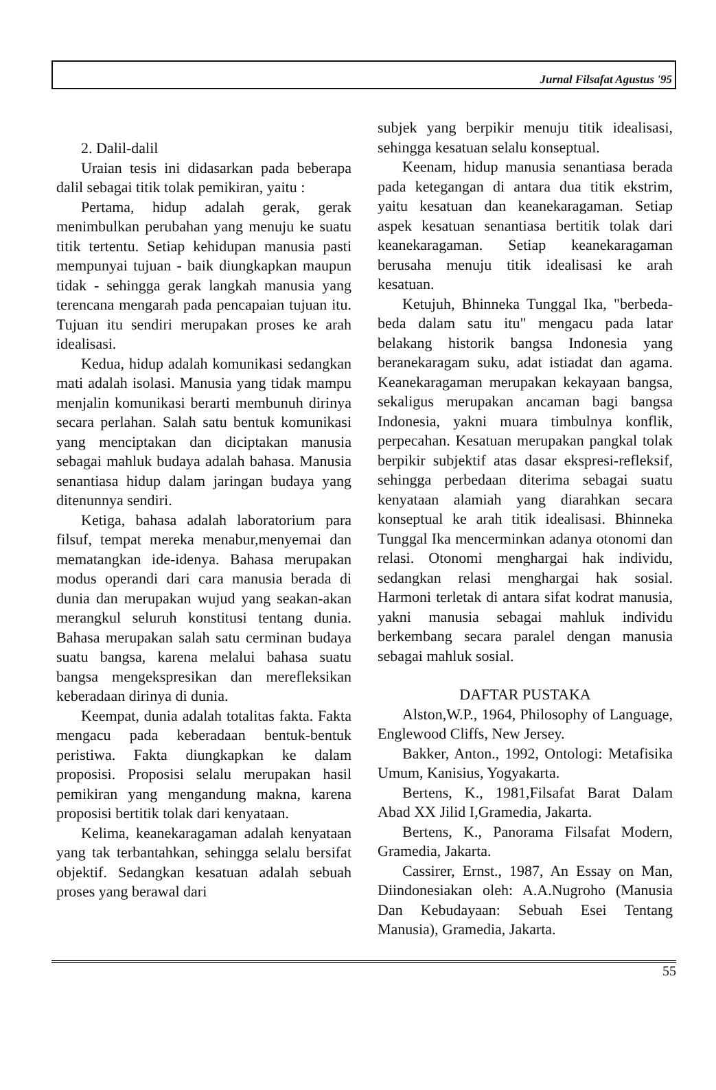Jurnal Filsafat Agustus '95
2. Dalil-dalil
Uraian tesis ini didasarkan pada beberapa dalil sebagai titik tolak pemikiran, yaitu :
Pertama, hidup adalah gerak, gerak menimbulkan perubahan yang menuju ke suatu titik tertentu. Setiap kehidupan manusia pasti mempunyai tujuan - baik diungkapkan maupun tidak - sehingga gerak langkah manusia yang terencana mengarah pada pencapaian tujuan itu. Tujuan itu sendiri merupakan proses ke arah idealisasi.
Kedua, hidup adalah komunikasi sedangkan mati adalah isolasi. Manusia yang tidak mampu menjalin komunikasi berarti membunuh dirinya secara perlahan. Salah satu bentuk komunikasi yang menciptakan dan diciptakan manusia sebagai mahluk budaya adalah bahasa. Manusia senantiasa hidup dalam jaringan budaya yang ditenunnya sendiri.
Ketiga, bahasa adalah laboratorium para filsuf, tempat mereka menabur,menyemai dan mematangkan ide-idenya. Bahasa merupakan modus operandi dari cara manusia berada di dunia dan merupakan wujud yang seakan-akan merangkul seluruh konstitusi tentang dunia. Bahasa merupakan salah satu cerminan budaya suatu bangsa, karena melalui bahasa suatu bangsa mengekspresikan dan merefleksikan keberadaan dirinya di dunia.
Keempat, dunia adalah totalitas fakta. Fakta mengacu pada keberadaan bentuk-bentuk peristiwa. Fakta diungkapkan ke dalam proposisi. Proposisi selalu merupakan hasil pemikiran yang mengandung makna, karena proposisi bertitik tolak dari kenyataan.
Kelima, keanekaragaman adalah kenyataan yang tak terbantahkan, sehingga selalu bersifat objektif. Sedangkan kesatuan adalah sebuah proses yang berawal dari
subjek yang berpikir menuju titik idealisasi, sehingga kesatuan selalu konseptual.
Keenam, hidup manusia senantiasa berada pada ketegangan di antara dua titik ekstrim, yaitu kesatuan dan keanekaragaman. Setiap aspek kesatuan senantiasa bertitik tolak dari keanekaragaman. Setiap keanekaragaman berusaha menuju titik idealisasi ke arah kesatuan.
Ketujuh, Bhinneka Tunggal Ika, "berbeda-beda dalam satu itu" mengacu pada latar belakang historik bangsa Indonesia yang beranekaragam suku, adat istiadat dan agama. Keanekaragaman merupakan kekayaan bangsa, sekaligus merupakan ancaman bagi bangsa Indonesia, yakni muara timbulnya konflik, perpecahan. Kesatuan merupakan pangkal tolak berpikir subjektif atas dasar ekspresi-refleksif, sehingga perbedaan diterima sebagai suatu kenyataan alamiah yang diarahkan secara konseptual ke arah titik idealisasi. Bhinneka Tunggal Ika mencerminkan adanya otonomi dan relasi. Otonomi menghargai hak individu, sedangkan relasi menghargai hak sosial. Harmoni terletak di antara sifat kodrat manusia, yakni manusia sebagai mahluk individu berkembang secara paralel dengan manusia sebagai mahluk sosial.
DAFTAR PUSTAKA
Alston,W.P., 1964, Philosophy of Language, Englewood Cliffs, New Jersey.
Bakker, Anton., 1992, Ontologi: Metafisika Umum, Kanisius, Yogyakarta.
Bertens, K., 1981,Filsafat Barat Dalam Abad XX Jilid I,Gramedia, Jakarta.
Bertens, K., Panorama Filsafat Modern, Gramedia, Jakarta.
Cassirer, Ernst., 1987, An Essay on Man, Diindonesiakan oleh: A.A.Nugroho (Manusia Dan Kebudayaan: Sebuah Esei Tentang Manusia), Gramedia, Jakarta.
55